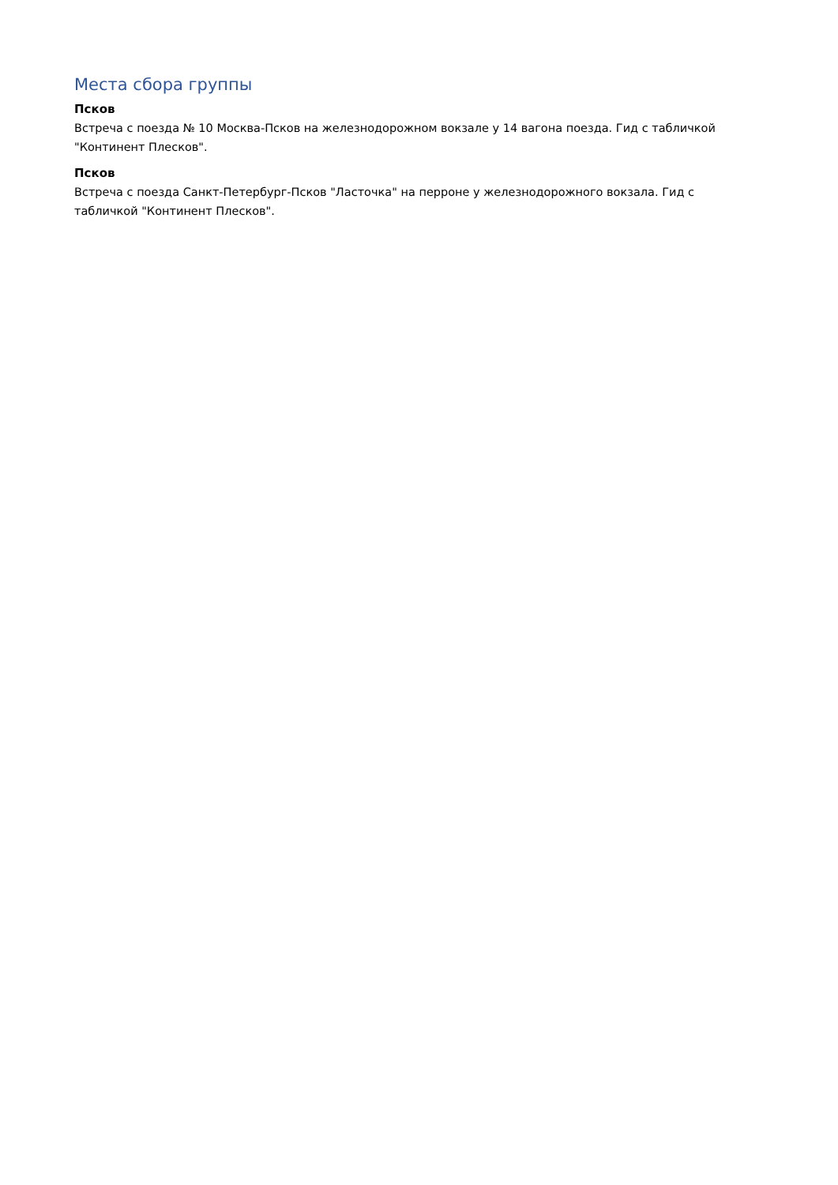Места сбора группы
Псков
Встреча с поезда № 10 Москва-Псков на железнодорожном вокзале у 14 вагона поезда. Гид с табличкой "Континент Плесков".
Псков
Встреча с поезда Санкт-Петербург-Псков "Ласточка" на перроне у железнодорожного вокзала. Гид с табличкой "Континент Плесков".